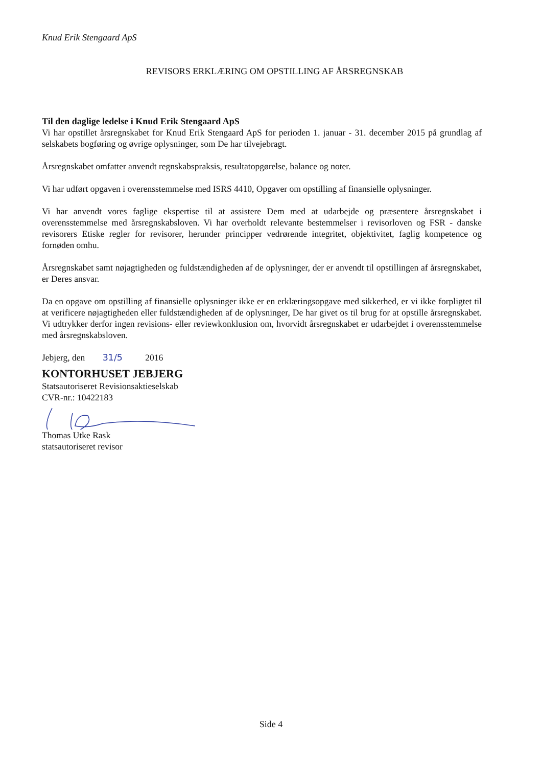Knud Erik Stengaard ApS
REVISORS ERKLÆRING OM OPSTILLING AF ÅRSREGNSKAB
Til den daglige ledelse i Knud Erik Stengaard ApS
Vi har opstillet årsregnskabet for Knud Erik Stengaard ApS for perioden 1. januar - 31. december 2015 på grundlag af selskabets bogføring og øvrige oplysninger, som De har tilvejebragt.
Årsregnskabet omfatter anvendt regnskabspraksis, resultatopgørelse, balance og noter.
Vi har udført opgaven i overensstemmelse med ISRS 4410, Opgaver om opstilling af finansielle oplysninger.
Vi har anvendt vores faglige ekspertise til at assistere Dem med at udarbejde og præsentere årsregnskabet i overensstemmelse med årsregnskabsloven. Vi har overholdt relevante bestemmelser i revisorloven og FSR - danske revisorers Etiske regler for revisorer, herunder principper vedrørende integritet, objektivitet, faglig kompetence og fornøden omhu.
Årsregnskabet samt nøjagtigheden og fuldstændigheden af de oplysninger, der er anvendt til opstillingen af årsregnskabet, er Deres ansvar.
Da en opgave om opstilling af finansielle oplysninger ikke er en erklæringsopgave med sikkerhed, er vi ikke forpligtet til at verificere nøjagtigheden eller fuldstændigheden af de oplysninger, De har givet os til brug for at opstille årsregnskabet. Vi udtrykker derfor ingen revisions- eller reviewkonklusion om, hvorvidt årsregnskabet er udarbejdet i overensstemmelse med årsregnskabsloven.
Jebjerg, den 31/5 2016
KONTORHUSET JEBJERG
Statsautoriseret Revisionsaktieselskab
CVR-nr.: 10422183
Thomas Utke Rask
statsautoriseret revisor
Side 4